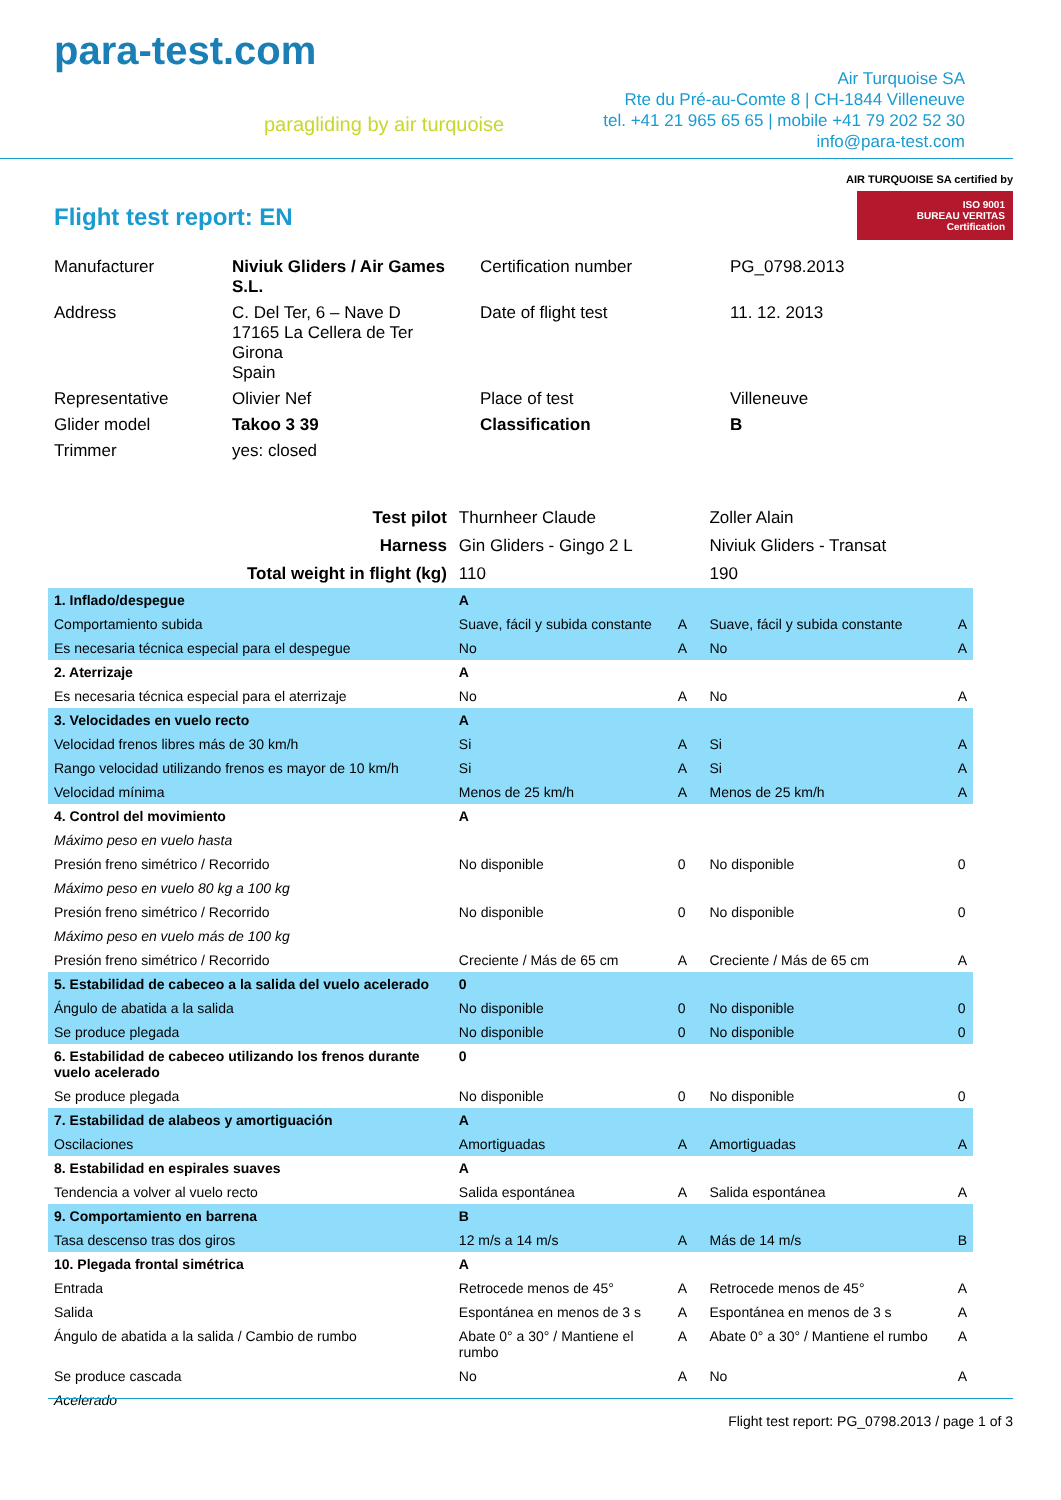para-test.com
paragliding by air turquoise
Air Turquoise SA
Rte du Pré-au-Comte 8 | CH-1844 Villeneuve
tel. +41 21 965 65 65 | mobile +41 79 202 52 30
info@para-test.com
Flight test report: EN
AIR TURQUOISE SA certified by
ISO 9001
BUREAU VERITAS
Certification
| Manufacturer | Niviuk Gliders / Air Games S.L. | Certification number | PG_0798.2013 |
| Address | C. Del Ter, 6 – Nave D 17165 La Cellera de Ter Girona Spain | Date of flight test | 11. 12. 2013 |
| Representative | Olivier Nef | Place of test | Villeneuve |
| Glider model | Takoo 3 39 | Classification | B |
| Trimmer | yes: closed | | |
| Test pilot | Thurnheer Claude | | Zoller Alain | |
| Harness | Gin Gliders - Gingo 2 L | | Niviuk Gliders - Transat | |
| Total weight in flight (kg) | 110 | | 190 | |
| 1. Inflado/despegue | A | | | |
| Comportamiento subida | Suave, fácil y subida constante | A | Suave, fácil y subida constante | A |
| Es necesaria técnica especial para el despegue | No | A | No | A |
| 2. Aterrizaje | A | | | |
| Es necesaria técnica especial para el aterrizaje | No | A | No | A |
| 3. Velocidades en vuelo recto | A | | | |
| Velocidad frenos libres más de 30 km/h | Si | A | Si | A |
| Rango velocidad utilizando frenos es mayor de 10 km/h | Si | A | Si | A |
| Velocidad mínima | Menos de 25 km/h | A | Menos de 25 km/h | A |
| 4. Control del movimiento | A | | | |
| Máximo peso en vuelo hasta | | | | |
| Presión freno simétrico / Recorrido | No disponible | 0 | No disponible | 0 |
| Máximo peso en vuelo 80 kg a 100 kg | | | | |
| Presión freno simétrico / Recorrido | No disponible | 0 | No disponible | 0 |
| Máximo peso en vuelo más de 100 kg | | | | |
| Presión freno simétrico / Recorrido | Creciente / Más de 65 cm | A | Creciente / Más de 65 cm | A |
| 5. Estabilidad de cabeceo a la salida del vuelo acelerado | 0 | | | |
| Ángulo de abatida a la salida | No disponible | 0 | No disponible | 0 |
| Se produce plegada | No disponible | 0 | No disponible | 0 |
| 6. Estabilidad de cabeceo utilizando los frenos durante vuelo acelerado | 0 | | | |
| Se produce plegada | No disponible | 0 | No disponible | 0 |
| 7. Estabilidad de alabeos y amortiguación | A | | | |
| Oscilaciones | Amortiguadas | A | Amortiguadas | A |
| 8. Estabilidad en espirales suaves | A | | | |
| Tendencia a volver al vuelo recto | Salida espontánea | A | Salida espontánea | A |
| 9. Comportamiento en barrena | B | | | |
| Tasa descenso tras dos giros | 12 m/s a 14 m/s | A | Más de 14 m/s | B |
| 10. Plegada frontal simétrica | A | | | |
| Entrada | Retrocede menos de 45° | A | Retrocede menos de 45° | A |
| Salida | Espontánea en menos de 3 s | A | Espontánea en menos de 3 s | A |
| Ángulo de abatida a la salida / Cambio de rumbo | Abate 0° a 30° / Mantiene el rumbo | A | Abate 0° a 30° / Mantiene el rumbo | A |
| Se produce cascada | No | A | No | A |
| Acelerado | | | | |
Flight test report: PG_0798.2013 / page 1 of 3